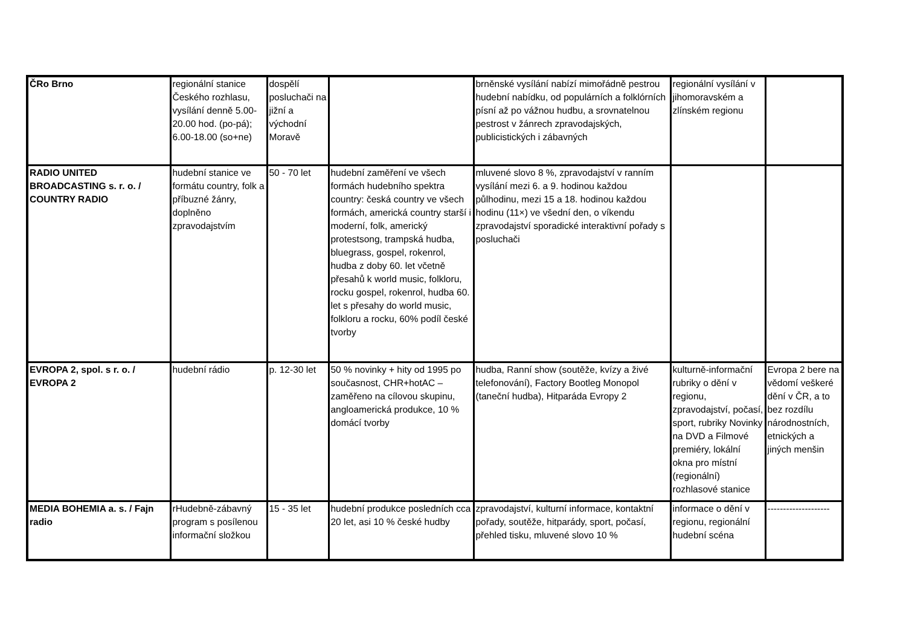| ČRo Brno | regionální stanice Českého rozhlasu, vysílání denně 5.00-20.00 hod. (po-pá); 6.00-18.00 (so+ne) | dospělí posluchači na jižní a východní Moravě | | brněnské vysílání nabízí mimořádně pestrou hudební nabídku, od populárních a folklórních písní až po vážnou hudbu, a srovnatelnou pestrost v žánrech zpravodajských, publicistických i zábavných | regionální vysílání v jihomoravském a zlínském regionu | |
| RADIO UNITED BROADCASTING s. r. o. / COUNTRY RADIO | hudební stanice ve formátu country, folk a příbuzné žánry, doplněno zpravodajstvím | 50 - 70 let | hudební zaměření ve všech formách hudebního spektra country: česká country ve všech formách, americká country starší i moderní, folk, americký protestsong, trampská hudba, bluegrass, gospel, rokenrol, hudba z doby 60. let včetně přesahů k world music, folkloru, rocku gospel, rokenrol, hudba 60. let s přesahy do world music, folkloru a rocku, 60% podíl české tvorby | mluvené slovo 8 %, zpravodajství v ranním vysílání mezi 6. a 9. hodinou každou půlhodinu, mezi 15 a 18. hodinou každou hodinu (11×) ve všední den, o víkendu zpravodajství sporadické interaktivní pořady s posluchači | | |
| EVROPA 2, spol. s r. o. / EVROPA 2 | hudební rádio | p. 12-30 let | 50 % novinky + hity od 1995 po současnost, CHR+hotAC – zaměřeno na cílovou skupinu, angloamerická produkce, 10 % domácí tvorby | hudba, Ranní show (soutěže, kvízy a živé telefonování), Factory Bootleg Monopol (taneční hudba), Hitparáda Evropy 2 | kulturně-informační rubriky o dění v regionu, zpravodajství, počasí, sport, rubriky Novinky na DVD a Filmové premiéry, lokální okna pro místní (regionální) rozhlasové stanice | Evropa 2 bere na vědomí veškeré dění v ČR, a to bez rozdílu národnostních, etnických a jiných menšin |
| MEDIA BOHEMIA a. s. / Fajn radio | rHudebně-zábavný program s posílenou informační složkou | 15 - 35 let | hudební produkce posledních cca 20 let, asi 10 % české hudby | zpravodajství, kulturní informace, kontaktní pořady, soutěže, hitparády, sport, počasí, přehled tisku, mluvené slovo 10 % | informace o dění v regionu, regionální hudební scéna | -------------------- |